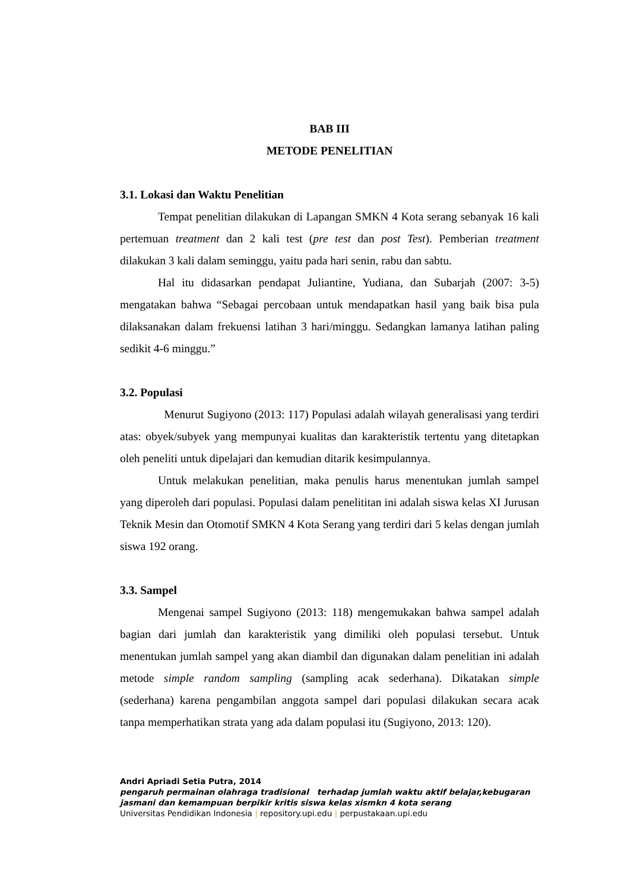BAB III
METODE PENELITIAN
3.1. Lokasi dan Waktu Penelitian
Tempat penelitian dilakukan di Lapangan SMKN 4 Kota serang sebanyak 16 kali pertemuan treatment dan 2 kali test (pre test dan post Test). Pemberian treatment dilakukan 3 kali dalam seminggu, yaitu pada hari senin, rabu dan sabtu.
Hal itu didasarkan pendapat Juliantine, Yudiana, dan Subarjah (2007: 3-5) mengatakan bahwa “Sebagai percobaan untuk mendapatkan hasil yang baik bisa pula dilaksanakan dalam frekuensi latihan 3 hari/minggu. Sedangkan lamanya latihan paling sedikit 4-6 minggu.”
3.2. Populasi
Menurut Sugiyono (2013: 117) Populasi adalah wilayah generalisasi yang terdiri atas: obyek/subyek yang mempunyai kualitas dan karakteristik tertentu yang ditetapkan oleh peneliti untuk dipelajari dan kemudian ditarik kesimpulannya.
Untuk melakukan penelitian, maka penulis harus menentukan jumlah sampel yang diperoleh dari populasi. Populasi dalam penelititan ini adalah siswa kelas XI Jurusan Teknik Mesin dan Otomotif SMKN 4 Kota Serang yang terdiri dari 5 kelas dengan jumlah siswa 192 orang.
3.3. Sampel
Mengenai sampel Sugiyono (2013: 118) mengemukakan bahwa sampel adalah bagian dari jumlah dan karakteristik yang dimiliki oleh populasi tersebut. Untuk menentukan jumlah sampel yang akan diambil dan digunakan dalam penelitian ini adalah metode simple random sampling (sampling acak sederhana). Dikatakan simple (sederhana) karena pengambilan anggota sampel dari populasi dilakukan secara acak tanpa memperhatikan strata yang ada dalam populasi itu (Sugiyono, 2013: 120).
Andri Apriadi Setia Putra, 2014
pengaruh permainan olahraga tradisional terhadap jumlah waktu aktif belajar,kebugaran jasmani dan kemampuan berpikir kritis siswa kelas xismkn 4 kota serang
Universitas Pendidikan Indonesia | repository.upi.edu | perpustakaan.upi.edu